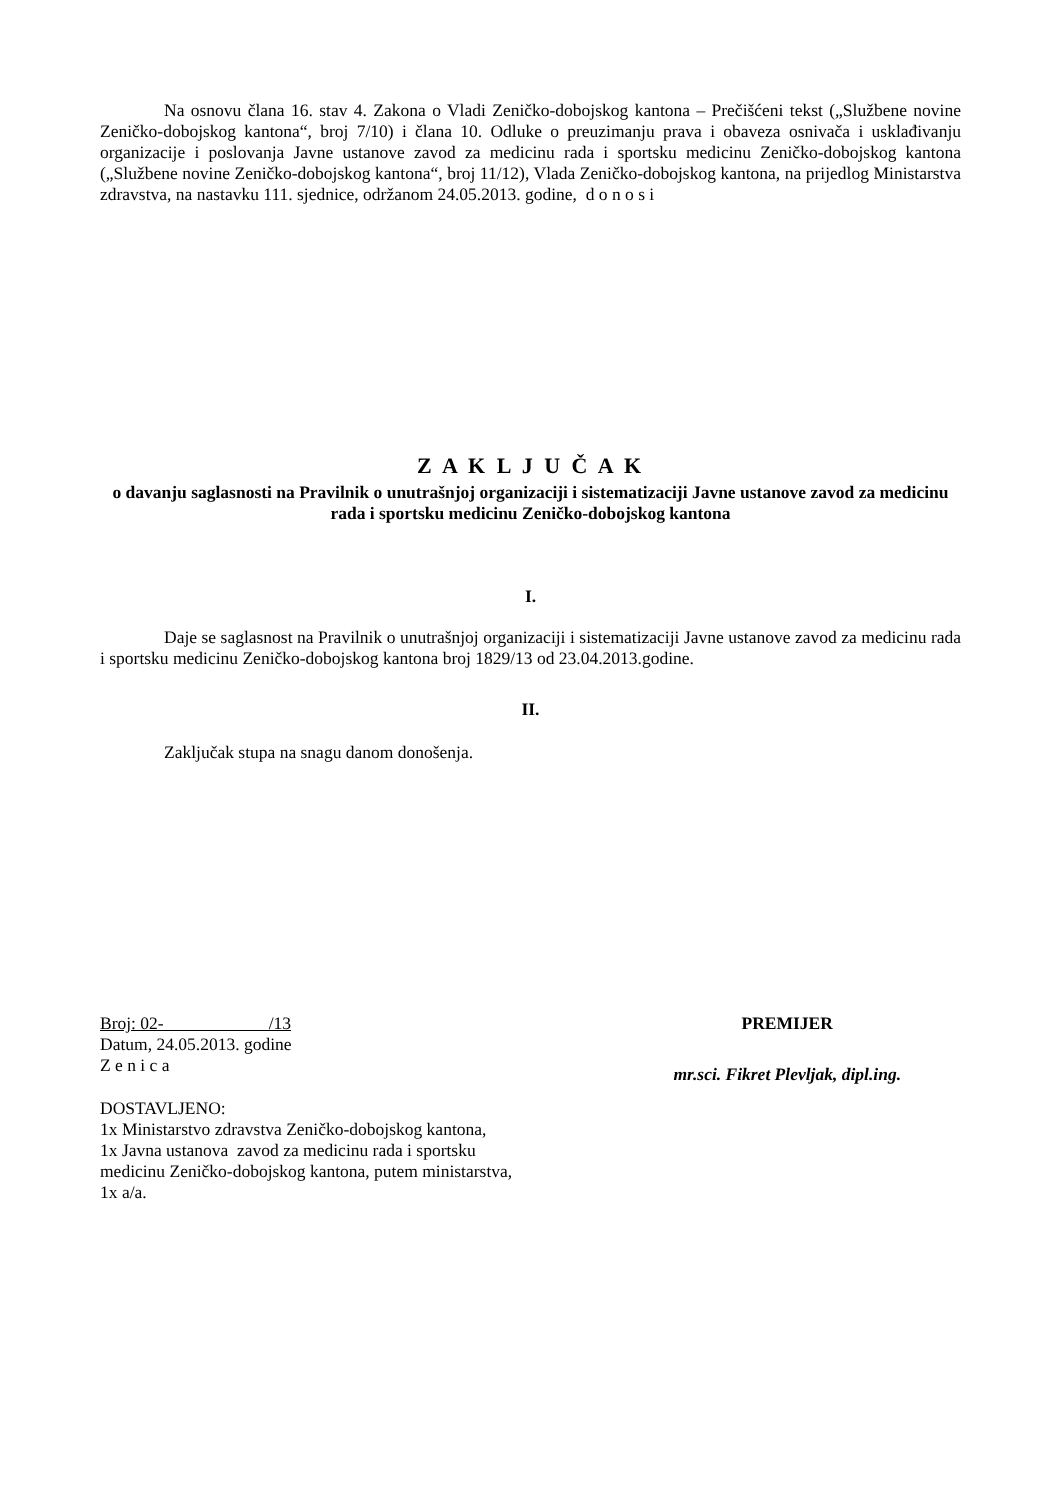Na osnovu člana 16. stav 4. Zakona o Vladi Zeničko-dobojskog kantona – Prečišćeni tekst („Službene novine Zeničko-dobojskog kantona“, broj 7/10) i člana 10. Odluke o preuzimanju prava i obaveza osnivača i usklađivanju organizacije i poslovanja Javne ustanove zavod za medicinu rada i sportsku medicinu Zeničko-dobojskog kantona („Službene novine Zeničko-dobojskog kantona“, broj 11/12), Vlada Zeničko-dobojskog kantona, na prijedlog Ministarstva zdravstva, na nastavku 111. sjednice, održanom 24.05.2013. godine, d o n o s i
Z A K L J U Č A K
o davanju saglasnosti na Pravilnik o unutrašnjoj organizaciji i sistematizaciji Javne ustanove zavod za medicinu rada i sportsku medicinu Zeničko-dobojskog kantona
I.
Daje se saglasnost na Pravilnik o unutrašnjoj organizaciji i sistematizaciji Javne ustanove zavod za medicinu rada i sportsku medicinu Zeničko-dobojskog kantona broj 1829/13 od 23.04.2013.godine.
II.
Zaključak stupa na snagu danom donošenja.
Broj: 02- /13
Datum, 24.05.2013. godine
Z e n i c a
DOSTAVLJENO:
1x Ministarstvo zdravstva Zeničko-dobojskog kantona,
1x Javna ustanova zavod za medicinu rada i sportsku
medicinu Zeničko-dobojskog kantona, putem ministarstva,
1x a/a.
PREMIJER
mr.sci. Fikret Plevljak, dipl.ing.